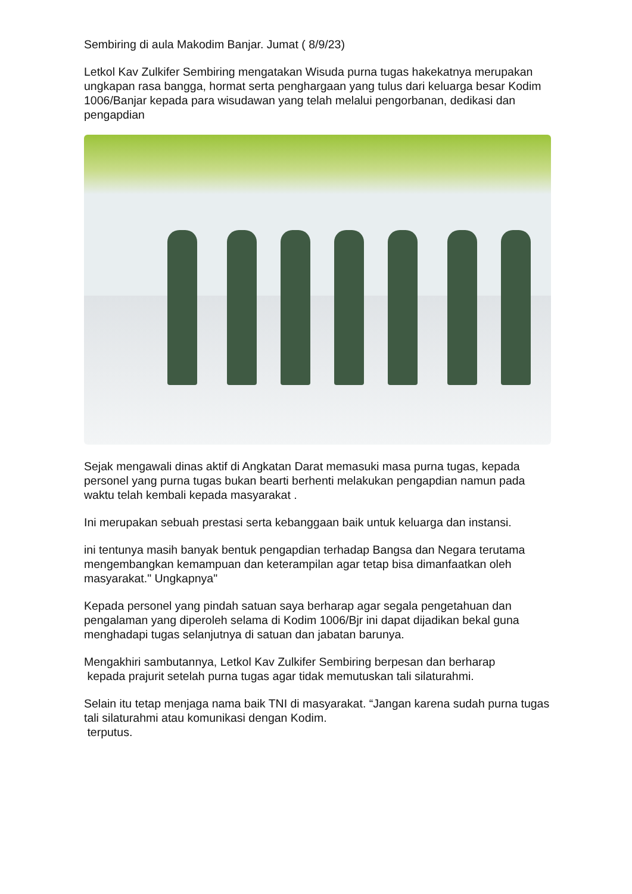Sembiring di aula Makodim Banjar. Jumat ( 8/9/23)
Letkol Kav Zulkifer Sembiring mengatakan Wisuda purna tugas hakekatnya merupakan ungkapan rasa bangga, hormat serta penghargaan yang tulus dari keluarga besar Kodim 1006/Banjar kepada para wisudawan yang telah melalui pengorbanan, dedikasi dan pengapdian
Sejak mengawali dinas aktif di Angkatan Darat memasuki masa purna tugas, kepada personel yang purna tugas bukan bearti berhenti melakukan pengapdian namun pada waktu telah kembali kepada masyarakat .
Ini merupakan sebuah prestasi serta kebanggaan baik untuk keluarga dan instansi.
ini tentunya masih banyak bentuk pengapdian terhadap Bangsa dan Negara terutama mengembangkan kemampuan dan keterampilan agar tetap bisa dimanfaatkan oleh masyarakat." Ungkapnya"
Kepada personel yang pindah satuan saya berharap agar segala pengetahuan dan pengalaman yang diperoleh selama di Kodim 1006/Bjr ini dapat dijadikan bekal guna menghadapi tugas selanjutnya di satuan dan jabatan barunya.
Mengakhiri sambutannya, Letkol Kav Zulkifer Sembiring berpesan dan berharap
kepada prajurit setelah purna tugas agar tidak memutuskan tali silaturahmi.
Selain itu tetap menjaga nama baik TNI di masyarakat. “Jangan karena sudah purna tugas tali silaturahmi atau komunikasi dengan Kodim.
terputus.